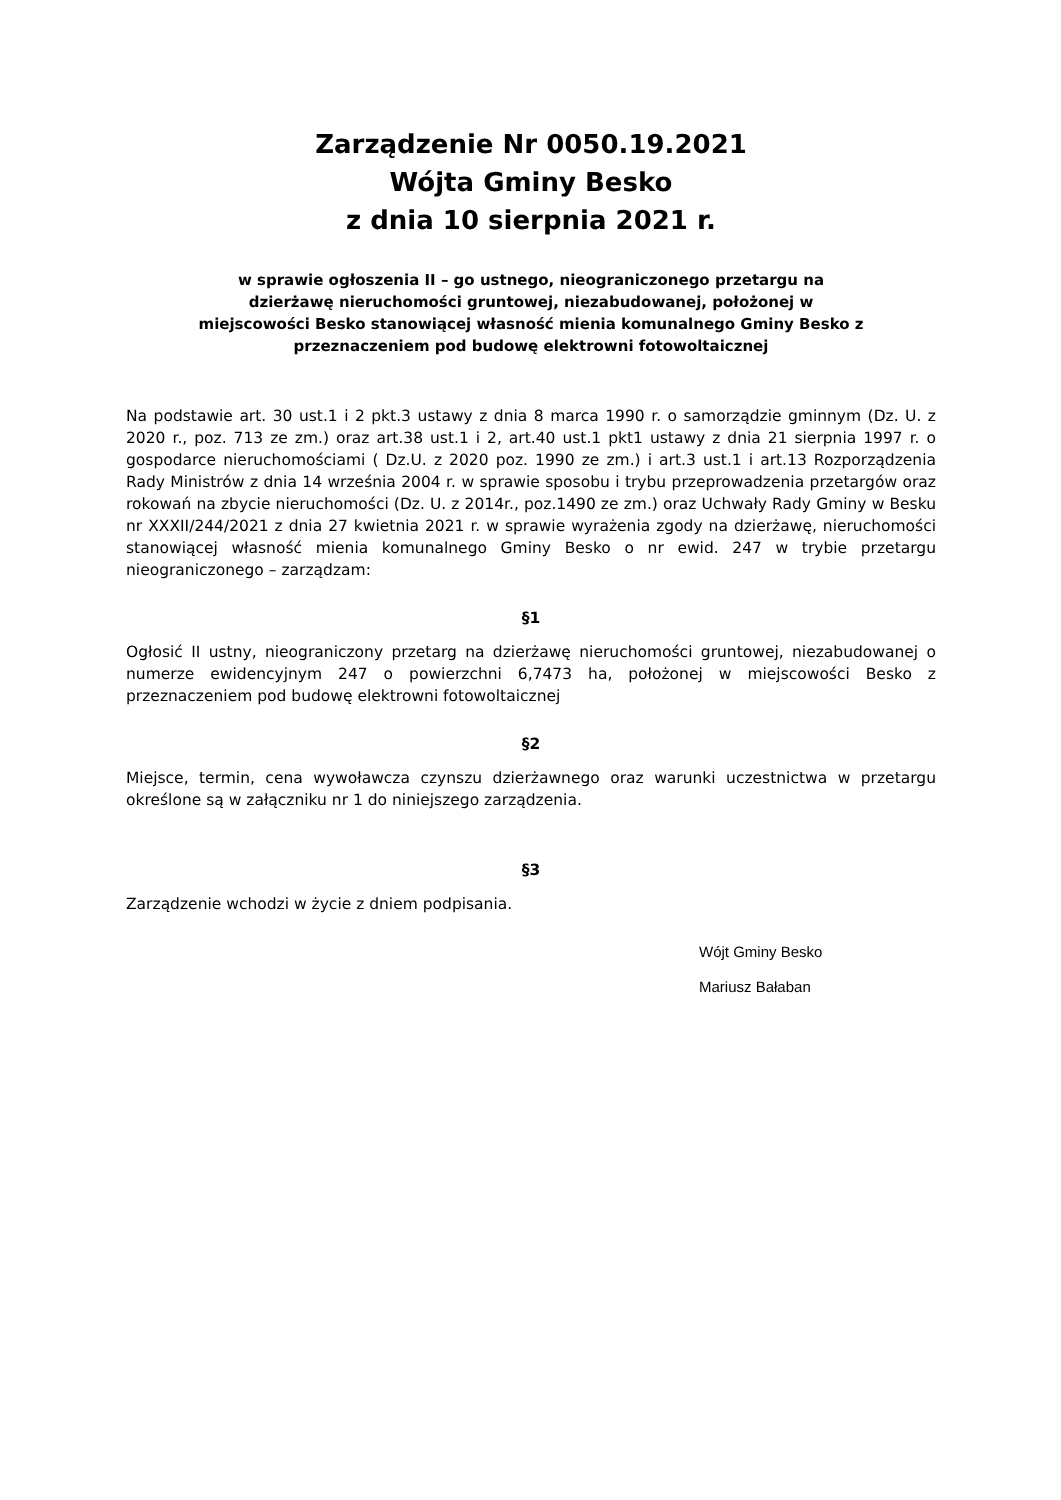Zarządzenie Nr 0050.19.2021
Wójta Gminy Besko
z dnia 10 sierpnia 2021 r.
w sprawie ogłoszenia II – go ustnego, nieograniczonego przetargu na
dzierżawę nieruchomości gruntowej, niezabudowanej, położonej w
miejscowości Besko stanowiącej własność mienia komunalnego Gminy Besko z
przeznaczeniem pod budowę elektrowni fotowoltaicznej
Na podstawie art. 30 ust.1 i 2 pkt.3 ustawy z dnia 8 marca 1990 r. o samorządzie gminnym (Dz. U. z 2020 r., poz. 713 ze zm.) oraz art.38 ust.1 i 2, art.40 ust.1 pkt1 ustawy z dnia 21 sierpnia 1997 r. o gospodarce nieruchomościami ( Dz.U. z 2020 poz. 1990 ze zm.) i art.3 ust.1 i art.13 Rozporządzenia Rady Ministrów z dnia 14 września 2004 r. w sprawie sposobu i trybu przeprowadzenia przetargów oraz rokowań na zbycie nieruchomości (Dz. U. z 2014r., poz.1490 ze zm.) oraz Uchwały Rady Gminy w Besku nr XXXII/244/2021 z dnia 27 kwietnia 2021 r. w sprawie wyrażenia zgody na dzierżawę, nieruchomości stanowiącej własność mienia komunalnego Gminy Besko o nr ewid. 247 w trybie przetargu nieograniczonego – zarządzam:
§1
Ogłosić II ustny, nieograniczony przetarg na dzierżawę nieruchomości gruntowej, niezabudowanej o numerze ewidencyjnym 247 o powierzchni 6,7473 ha, położonej w miejscowości Besko z przeznaczeniem pod budowę elektrowni fotowoltaicznej
§2
Miejsce, termin, cena wywoławcza czynszu dzierżawnego oraz warunki uczestnictwa w przetargu określone są w załączniku nr 1 do niniejszego zarządzenia.
§3
Zarządzenie wchodzi w życie z dniem podpisania.
Wójt Gminy Besko
Mariusz Bałaban